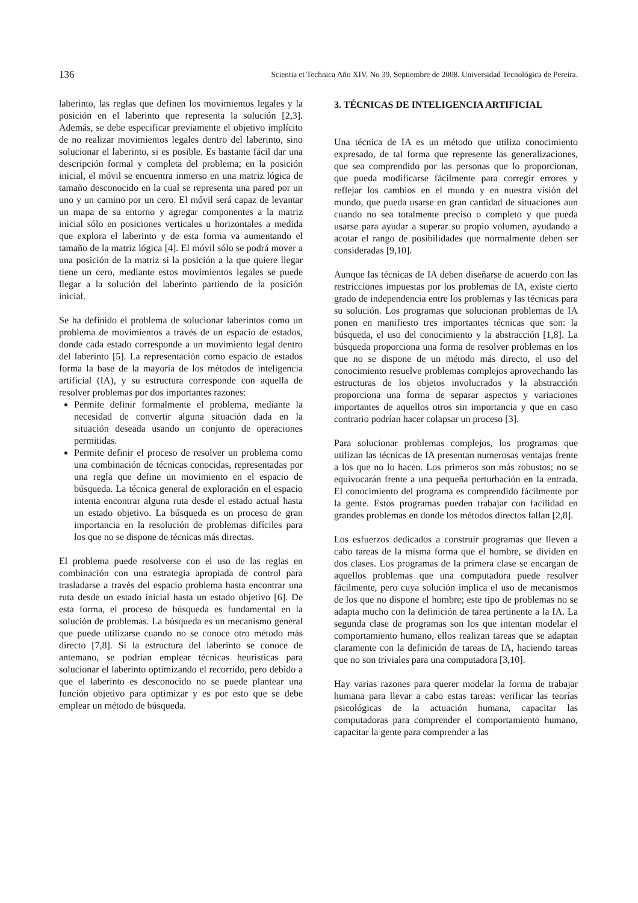136 Scientia et Technica Año XIV, No 39, Septiembre de 2008. Universidad Tecnológica de Pereira.
laberinto, las reglas que definen los movimientos legales y la posición en el laberinto que representa la solución [2,3]. Además, se debe especificar previamente el objetivo implícito de no realizar movimientos legales dentro del laberinto, sino solucionar el laberinto, si es posible. Es bastante fácil dar una descripción formal y completa del problema; en la posición inicial, el móvil se encuentra inmerso en una matriz lógica de tamaño desconocido en la cual se representa una pared por un uno y un camino por un cero. El móvil será capaz de levantar un mapa de su entorno y agregar componentes a la matriz inicial sólo en posiciones verticales u horizontales a medida que explora el laberinto y de esta forma va aumentando el tamaño de la matriz lógica [4]. El móvil sólo se podrá mover a una posición de la matriz si la posición a la que quiere llegar tiene un cero, mediante estos movimientos legales se puede llegar a la solución del laberinto partiendo de la posición inicial.
Se ha definido el problema de solucionar laberintos como un problema de movimientos a través de un espacio de estados, donde cada estado corresponde a un movimiento legal dentro del laberinto [5]. La representación como espacio de estados forma la base de la mayoría de los métodos de inteligencia artificial (IA), y su estructura corresponde con aquella de resolver problemas por dos importantes razones:
Permite definir formalmente el problema, mediante la necesidad de convertir alguna situación dada en la situación deseada usando un conjunto de operaciones permitidas.
Permite definir el proceso de resolver un problema como una combinación de técnicas conocidas, representadas por una regla que define un movimiento en el espacio de búsqueda. La técnica general de exploración en el espacio intenta encontrar alguna ruta desde el estado actual hasta un estado objetivo. La búsqueda es un proceso de gran importancia en la resolución de problemas difíciles para los que no se dispone de técnicas más directas.
El problema puede resolverse con el uso de las reglas en combinación con una estrategia apropiada de control para trasladarse a través del espacio problema hasta encontrar una ruta desde un estado inicial hasta un estado objetivo [6]. De esta forma, el proceso de búsqueda es fundamental en la solución de problemas. La búsqueda es un mecanismo general que puede utilizarse cuando no se conoce otro método más directo [7,8]. Si la estructura del laberinto se conoce de antemano, se podrían emplear técnicas heurísticas para solucionar el laberinto optimizando el recorrido, pero debido a que el laberinto es desconocido no se puede plantear una función objetivo para optimizar y es por esto que se debe emplear un método de búsqueda.
3. TÉCNICAS DE INTELIGENCIA ARTIFICIAL
Una técnica de IA es un método que utiliza conocimiento expresado, de tal forma que represente las generalizaciones, que sea comprendido por las personas que lo proporcionan, que pueda modificarse fácilmente para corregir errores y reflejar los cambios en el mundo y en nuestra visión del mundo, que pueda usarse en gran cantidad de situaciones aun cuando no sea totalmente preciso o completo y que pueda usarse para ayudar a superar su propio volumen, ayudando a acotar el rango de posibilidades que normalmente deben ser consideradas [9,10].
Aunque las técnicas de IA deben diseñarse de acuerdo con las restricciones impuestas por los problemas de IA, existe cierto grado de independencia entre los problemas y las técnicas para su solución. Los programas que solucionan problemas de IA ponen en manifiesto tres importantes técnicas que son: la búsqueda, el uso del conocimiento y la abstracción [1,8]. La búsqueda proporciona una forma de resolver problemas en los que no se dispone de un método más directo, el uso del conocimiento resuelve problemas complejos aprovechando las estructuras de los objetos involucrados y la abstracción proporciona una forma de separar aspectos y variaciones importantes de aquellos otros sin importancia y que en caso contrario podrían hacer colapsar un proceso [3].
Para solucionar problemas complejos, los programas que utilizan las técnicas de IA presentan numerosas ventajas frente a los que no lo hacen. Los primeros son más robustos; no se equivocarán frente a una pequeña perturbación en la entrada. El conocimiento del programa es comprendido fácilmente por la gente. Estos programas pueden trabajar con facilidad en grandes problemas en donde los métodos directos fallan [2,8].
Los esfuerzos dedicados a construir programas que lleven a cabo tareas de la misma forma que el hombre, se dividen en dos clases. Los programas de la primera clase se encargan de aquellos problemas que una computadora puede resolver fácilmente, pero cuya solución implica el uso de mecanismos de los que no dispone el hombre; este tipo de problemas no se adapta mucho con la definición de tarea pertinente a la IA. La segunda clase de programas son los que intentan modelar el comportamiento humano, ellos realizan tareas que se adaptan claramente con la definición de tareas de IA, haciendo tareas que no son triviales para una computadora [3,10].
Hay varias razones para querer modelar la forma de trabajar humana para llevar a cabo estas tareas: verificar las teorías psicológicas de la actuación humana, capacitar las computadoras para comprender el comportamiento humano, capacitar la gente para comprender a las